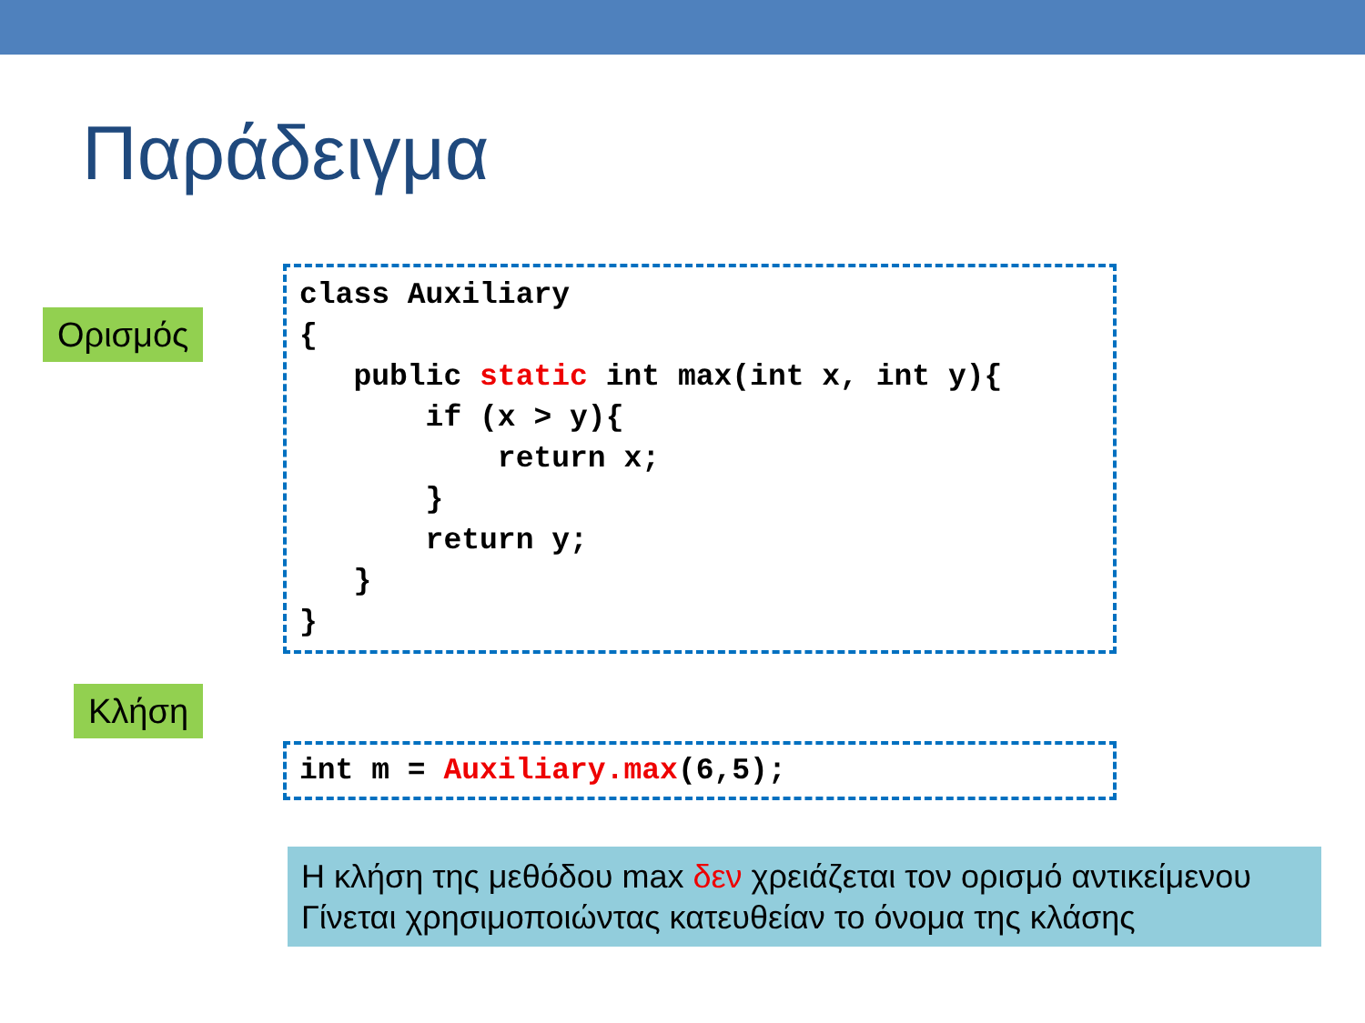Παράδειγμα
Ορισμός
class Auxiliary
{
   public static int max(int x, int y){
       if (x > y){
           return x;
       }
       return y;
   }
}
Κλήση
int m = Auxiliary.max(6,5);
Η κλήση της μεθόδου max δεν χρειάζεται τον ορισμό αντικείμενου
Γίνεται χρησιμοποιώντας κατευθείαν το όνομα της κλάσης